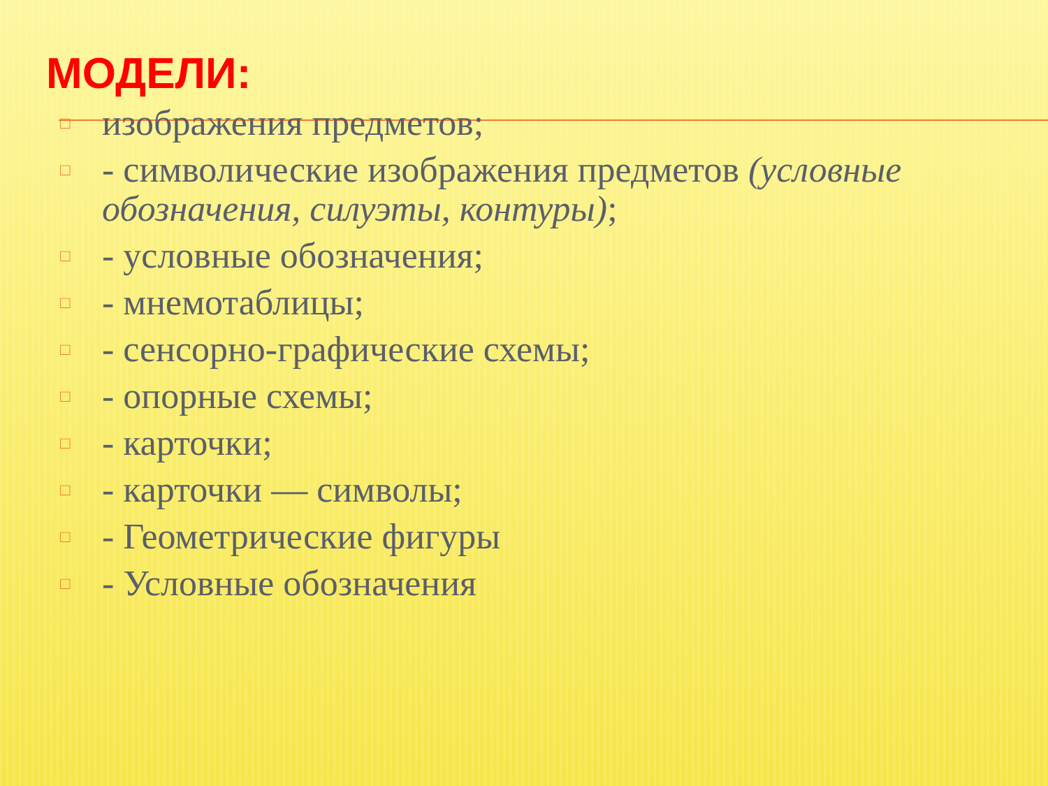МОДЕЛИ:
□ изображения предметов;
□ - символические изображения предметов (условные обозначения, силуэты, контуры);
□ - условные обозначения;
□ - мнемотаблицы;
□ - сенсорно-графические схемы;
□ - опорные схемы;
□ - карточки;
□ - карточки — символы;
□ - Геометрические фигуры
□ - Условные обозначения